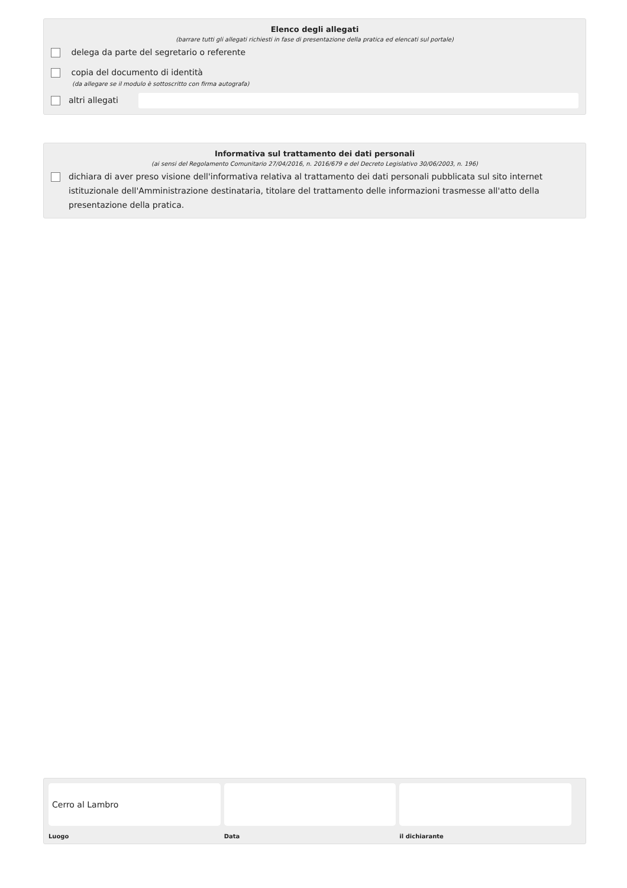Elenco degli allegati
(barrare tutti gli allegati richiesti in fase di presentazione della pratica ed elencati sul portale)
delega da parte del segretario o referente
copia del documento di identità
(da allegare se il modulo è sottoscritto con firma autografa)
altri allegati
Informativa sul trattamento dei dati personali
(ai sensi del Regolamento Comunitario 27/04/2016, n. 2016/679 e del Decreto Legislativo 30/06/2003, n. 196)
dichiara di aver preso visione dell'informativa relativa al trattamento dei dati personali pubblicata sul sito internet istituzionale dell'Amministrazione destinataria, titolare del trattamento delle informazioni trasmesse all'atto della presentazione della pratica.
Cerro al Lambro
Luogo
Data il dichiarante